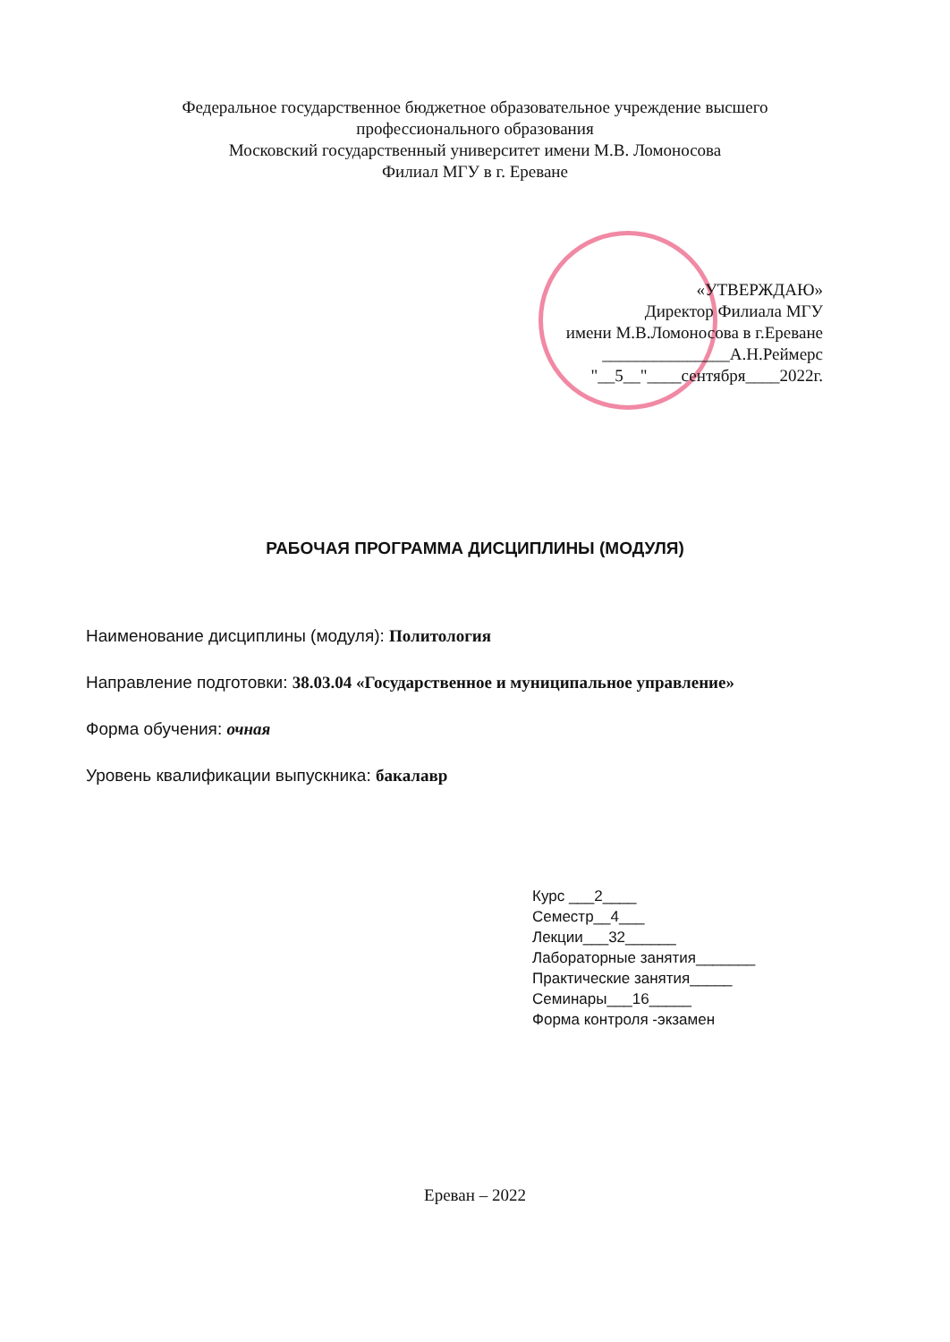Федеральное государственное бюджетное образовательное учреждение высшего
профессионального образования
Московский государственный университет имени М.В. Ломоносова
Филиал МГУ в г. Ереване
«УТВЕРЖДАЮ»
Директор Филиала МГУ
имени М.В.Ломоносова в г.Ереване
_______________А.Н.Реймерс
"__5__"____сентября____2022г.
РАБОЧАЯ ПРОГРАММА ДИСЦИПЛИНЫ (МОДУЛЯ)
Наименование дисциплины (модуля): Политология
Направление подготовки: 38.03.04 «Государственное и муниципальное управление»
Форма обучения: очная
Уровень квалификации выпускника: бакалавр
Курс ___2____
Семестр__4___
Лекции___32______
Лабораторные занятия_______
Практические занятия_____
Семинары___16_____
Форма контроля -экзамен
Ереван – 2022